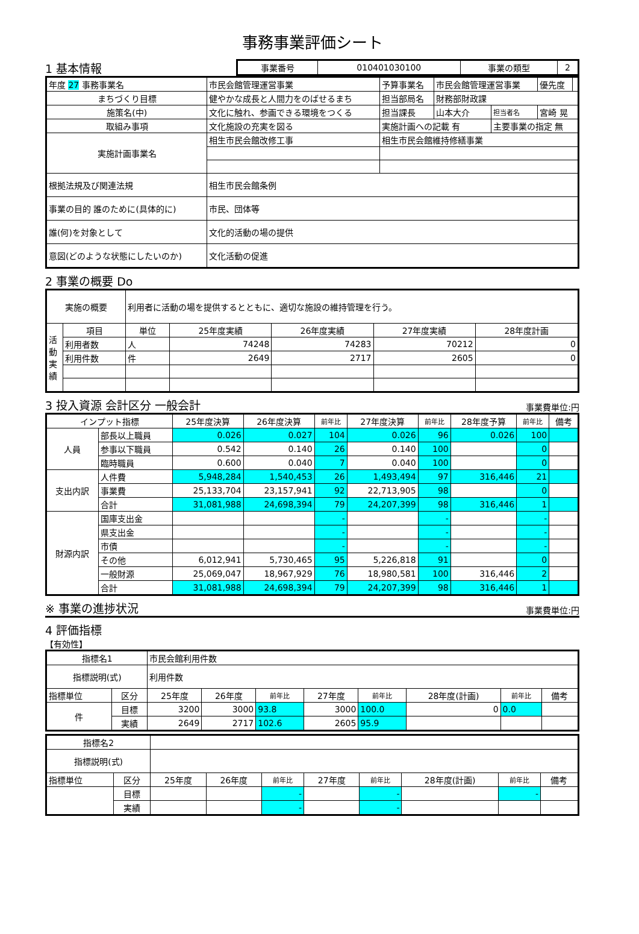事務事業評価シート
1 基本情報
| 事業番号 | 010401030100 | 事業の類型 | 2 |
| 年度 27 事務事業名 | 市民会館管理運営事業 | 予算事業名 | 市民会館管理運営事業 | | 優先度 | |
| まちづくり目標 | 健やかな成長と人間力をのばせるまち | 担当部局名 | 財務部財政課 | | | |
| 施策名(中) | 文化に触れ、参画できる環境をつくる | 担当課長 | 山本大介 | 担当者名 | 宮崎 晃 | |
| 取組み事項 | 文化施設の充実を図る | 実施計画への記載 有 | | 主要事業の指定 無 | | |
| 実施計画事業名 | 相生市民会館改修工事 | 相生市民会館維持修繕事業 | | | | |
| 根拠法規及び関連法規 | 相生市民会館条例 | | | | | |
| 事業の目的 誰のために(具体的に) | 市民、団体等 | | | | | |
| 誰(何)を対象として | 文化的活動の場の提供 | | | | | |
| 意図(どのような状態にしたいのか) | 文化活動の促進 | | | | | |
2 事業の概要 Do
| 実施の概要 | | 利用者に活動の場を提供するとともに、適切な施設の維持管理を行う。 | | | | |
| 活動実績 | 項目 | 単位 | 25年度実績 | 26年度実績 | 27年度実績 | 28年度計画 |
| | 利用者数 | 人 | 74248 | 74283 | 70212 | 0 |
| | 利用件数 | 件 | 2649 | 2717 | 2605 | 0 |
3 投入資源 会計区分 一般会計
事業費単位:円
| インプット指標 | | 25年度決算 | 26年度決算 | 前年比 | 27年度決算 | 前年比 | 28年度予算 | 前年比 | 備考 |
| 人員 | 部長以上職員 | 0.026 | 0.027 | 104 | 0.026 | 96 | 0.026 | 100 | |
| | 参事以下職員 | 0.542 | 0.140 | 26 | 0.140 | 100 | | 0 | |
| | 臨時職員 | 0.600 | 0.040 | 7 | 0.040 | 100 | | 0 | |
| 支出内訳 | 人件費 | 5,948,284 | 1,540,453 | 26 | 1,493,494 | 97 | 316,446 | 21 | |
| | 事業費 | 25,133,704 | 23,157,941 | 92 | 22,713,905 | 98 | | 0 | |
| | 合計 | 31,081,988 | 24,698,394 | 79 | 24,207,399 | 98 | 316,446 | 1 | |
| 財源内訳 | 国庫支出金 | | | - | | - | | - | |
| | 県支出金 | | | - | | - | | - | |
| | 市債 | | | - | | - | | - | |
| | その他 | 6,012,941 | 5,730,465 | 95 | 5,226,818 | 91 | | 0 | |
| | 一般財源 | 25,069,047 | 18,967,929 | 76 | 18,980,581 | 100 | 316,446 | 2 | |
| | 合計 | 31,081,988 | 24,698,394 | 79 | 24,207,399 | 98 | 316,446 | 1 | |
※ 事業の進捗状況
事業費単位:円
4 評価指標
【有効性】
| 指標名1 | | 市民会館利用件数 | | | | | | | |
| 指標説明(式) | | 利用件数 | | | | | | | |
| 指標単位 | 区分 | 25年度 | 26年度 | 前年比 | 27年度 | 前年比 | 28年度(計画) | 前年比 | 備考 |
| 件 | 目標 | 3200 | 3000 | 93.8 | 3000 | 100.0 | 0 | 0.0 | |
| | 実績 | 2649 | 2717 | 102.6 | 2605 | 95.9 | | | |
| 指標名2 | | | | | | | | | |
| 指標説明(式) | | | | | | | | | |
| 指標単位 | 区分 | 25年度 | 26年度 | 前年比 | 27年度 | 前年比 | 28年度(計画) | 前年比 | 備考 |
| | 目標 | | | - | | - | | - | |
| | 実績 | | | - | | - | | | |